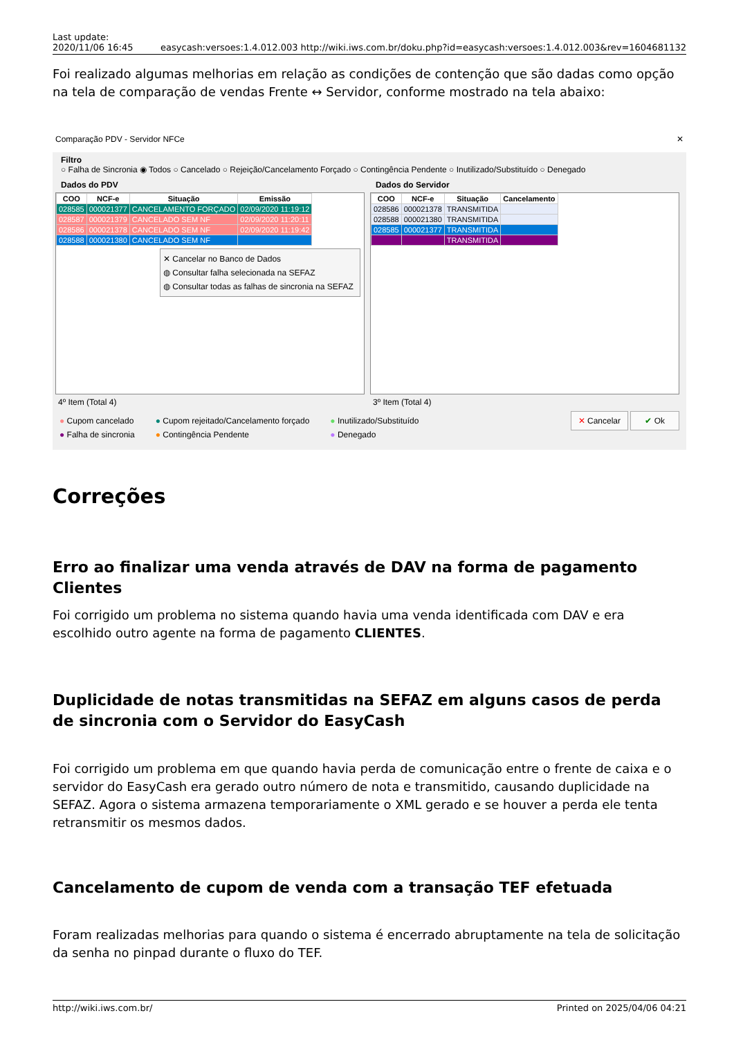Last update:
2020/11/06 16:45 easycash:versoes:1.4.012.003 http://wiki.iws.com.br/doku.php?id=easycash:versoes:1.4.012.003&rev=1604681132
Foi realizado algumas melhorias em relação as condições de contenção que são dadas como opção na tela de comparação de vendas Frente ↔ Servidor, conforme mostrado na tela abaixo:
Comparação PDV - Servidor NFCe ✕
Filtro
○ Falha de Sincronia ◉ Todos ○ Cancelado ○ Rejeição/Cancelamento Forçado ○ Contingência Pendente ○ Inutilizado/Substituído ○ Denegado
Dados do PDV Dados do Servidor
| COO | NCF-e | Situação | Emissão |
| --- | --- | --- | --- |
| 028585 | 000021377 | CANCELAMENTO FORÇADO | 02/09/2020 11:19:12 |
| 028587 | 000021379 | CANCELADO SEM NF | 02/09/2020 11:20:11 |
| 028586 | 000021378 | CANCELADO SEM NF | 02/09/2020 11:19:42 |
| 028588 | 000021380 | CANCELADO SEM NF | |
✕ Cancelar no Banco de Dados
◍ Consultar falha selecionada na SEFAZ
◍ Consultar todas as falhas de sincronia na SEFAZ
| COO | NCF-e | Situação | Cancelamento |
| --- | --- | --- | --- |
| 028586 | 000021378 | TRANSMITIDA | |
| 028588 | 000021380 | TRANSMITIDA | |
| 028585 | 000021377 | TRANSMITIDA | |
| | | TRANSMITIDA | |
4º Item (Total 4) 3º Item (Total 4)
● Cupom cancelado
● Falha de sincronia
● Cupom rejeitado/Cancelamento forçado
● Contingência Pendente
● Inutilizado/Substituído
● Denegado
✕ Cancelar ✔ Ok
Correções
Erro ao finalizar uma venda através de DAV na forma de pagamento Clientes
Foi corrigido um problema no sistema quando havia uma venda identificada com DAV e era escolhido outro agente na forma de pagamento CLIENTES.
Duplicidade de notas transmitidas na SEFAZ em alguns casos de perda de sincronia com o Servidor do EasyCash
Foi corrigido um problema em que quando havia perda de comunicação entre o frente de caixa e o servidor do EasyCash era gerado outro número de nota e transmitido, causando duplicidade na SEFAZ. Agora o sistema armazena temporariamente o XML gerado e se houver a perda ele tenta retransmitir os mesmos dados.
Cancelamento de cupom de venda com a transação TEF efetuada
Foram realizadas melhorias para quando o sistema é encerrado abruptamente na tela de solicitação da senha no pinpad durante o fluxo do TEF.
http://wiki.iws.com.br/ Printed on 2025/04/06 04:21